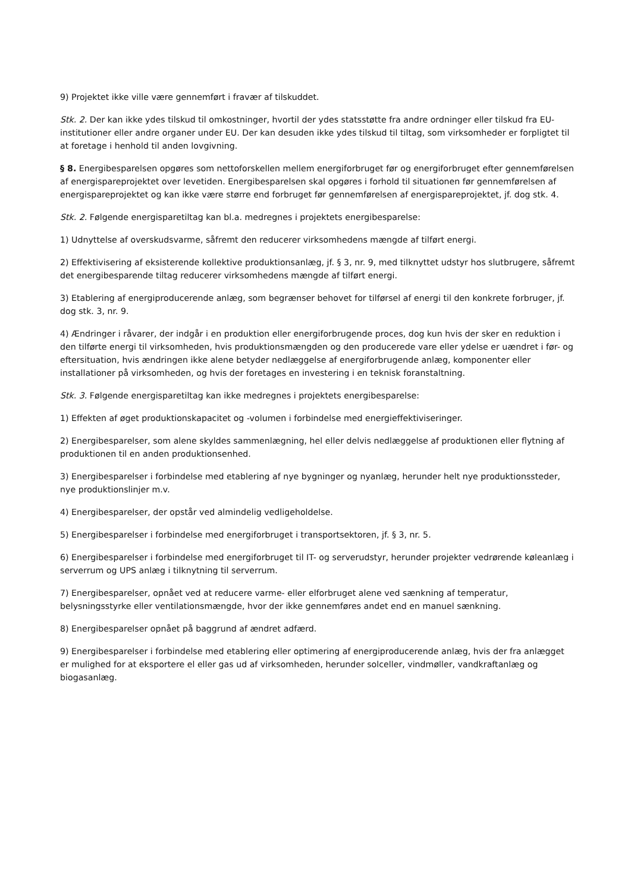9) Projektet ikke ville være gennemført i fravær af tilskuddet.
Stk. 2. Der kan ikke ydes tilskud til omkostninger, hvortil der ydes statsstøtte fra andre ordninger eller tilskud fra EU-institutioner eller andre organer under EU. Der kan desuden ikke ydes tilskud til tiltag, som virksomheder er forpligtet til at foretage i henhold til anden lovgivning.
§ 8. Energibesparelsen opgøres som nettoforskellen mellem energiforbruget før og energiforbruget efter gennemførelsen af energispareprojektet over levetiden. Energibesparelsen skal opgøres i forhold til situationen før gennemførelsen af energispareprojektet og kan ikke være større end forbruget før gennemførelsen af energispareprojektet, jf. dog stk. 4.
Stk. 2. Følgende energisparetiltag kan bl.a. medregnes i projektets energibesparelse:
1) Udnyttelse af overskudsvarme, såfremt den reducerer virksomhedens mængde af tilført energi.
2) Effektivisering af eksisterende kollektive produktionsanlæg, jf. § 3, nr. 9, med tilknyttet udstyr hos slutbrugere, såfremt det energibesparende tiltag reducerer virksomhedens mængde af tilført energi.
3) Etablering af energiproducerende anlæg, som begrænser behovet for tilførsel af energi til den konkrete forbruger, jf. dog stk. 3, nr. 9.
4) Ændringer i råvarer, der indgår i en produktion eller energiforbrugende proces, dog kun hvis der sker en reduktion i den tilførte energi til virksomheden, hvis produktionsmængden og den producerede vare eller ydelse er uændret i før- og eftersituation, hvis ændringen ikke alene betyder nedlæggelse af energiforbrugende anlæg, komponenter eller installationer på virksomheden, og hvis der foretages en investering i en teknisk foranstaltning.
Stk. 3. Følgende energisparetiltag kan ikke medregnes i projektets energibesparelse:
1) Effekten af øget produktionskapacitet og -volumen i forbindelse med energieffektiviseringer.
2) Energibesparelser, som alene skyldes sammenlægning, hel eller delvis nedlæggelse af produktionen eller flytning af produktionen til en anden produktionsenhed.
3) Energibesparelser i forbindelse med etablering af nye bygninger og nyanlæg, herunder helt nye produktionssteder, nye produktionslinjer m.v.
4) Energibesparelser, der opstår ved almindelig vedligeholdelse.
5) Energibesparelser i forbindelse med energiforbruget i transportsektoren, jf. § 3, nr. 5.
6) Energibesparelser i forbindelse med energiforbruget til IT- og serverudstyr, herunder projekter vedrørende køleanlæg i serverrum og UPS anlæg i tilknytning til serverrum.
7) Energibesparelser, opnået ved at reducere varme- eller elforbruget alene ved sænkning af temperatur, belysningsstyrke eller ventilationsmængde, hvor der ikke gennemføres andet end en manuel sænkning.
8) Energibesparelser opnået på baggrund af ændret adfærd.
9) Energibesparelser i forbindelse med etablering eller optimering af energiproducerende anlæg, hvis der fra anlægget er mulighed for at eksportere el eller gas ud af virksomheden, herunder solceller, vindmøller, vandkraftanlæg og biogasanlæg.